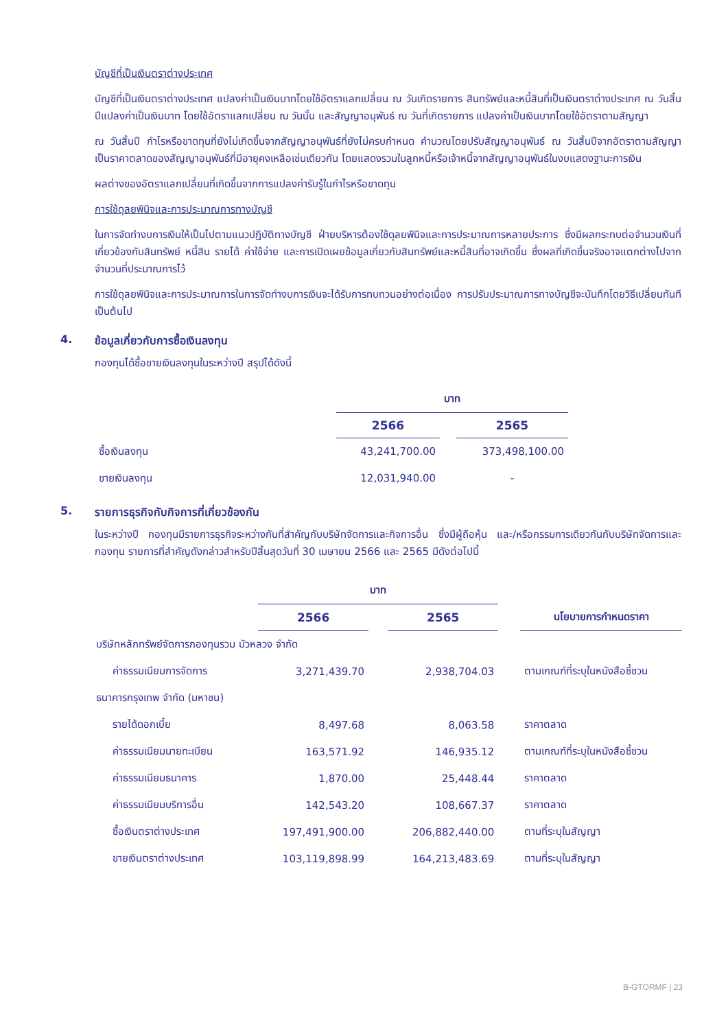บัญชีที่เป็นเงินตราต่างประเทศ
บัญชีที่เป็นเงินตราต่างประเทศ แปลงค่าเป็นเงินบาทโดยใช้อัตราแลกเปลี่ยน ณ วันเกิดรายการ สินทรัพย์และหนี้สินที่เป็นเงินตราต่างประเทศ ณ วันสิ้นปีแปลงค่าเป็นเงินบาท โดยใช้อัตราแลกเปลี่ยน ณ วันนั้น และสัญญาอนุพันธ์ ณ วันที่เกิดรายการ แปลงค่าเป็นเงินบาทโดยใช้อัตราตามสัญญา
ณ วันสิ้นปี กำไรหรือขาดทุนที่ยังไม่เกิดขึ้นจากสัญญาอนุพันธ์ที่ยังไม่ครบกำหนด คำนวณโดยปรับสัญญาอนุพันธ์ ณ วันสิ้นปีจากอัตราตามสัญญา เป็นราคาตลาดของสัญญาอนุพันธ์ที่มีอายุคงเหลือเช่นเดียวกัน โดยแสดงรวมในลูกหนี้หรือเจ้าหนี้จากสัญญาอนุพันธ์ในงบแสดงฐานะการเงิน
ผลต่างของอัตราแลกเปลี่ยนที่เกิดขึ้นจากการแปลงค่ารับรู้ในกำไรหรือขาดทุน
การใช้ดุลยพินิจและการประมาณการทางบัญชี
ในการจัดทำงบการเงินให้เป็นไปตามแนวปฏิบัติทางบัญชี ฝ่ายบริหารต้องใช้ดุลยพินิจและการประมาณการหลายประการ ซึ่งมีผลกระทบต่อจำนวนเงินที่เกี่ยวข้องกับสินทรัพย์ หนี้สิน รายได้ ค่าใช้จ่าย และการเปิดเผยข้อมูลเกี่ยวกับสินทรัพย์และหนี้สินที่อาจเกิดขึ้น ซึ่งผลที่เกิดขึ้นจริงอาจแตกต่างไปจากจำนวนที่ประมาณการไว้
การใช้ดุลยพินิจและการประมาณการในการจัดทำงบการเงินจะได้รับการทบทวนอย่างต่อเนื่อง การปรับประมาณการทางบัญชีจะบันทึกโดยวิธีเปลี่ยนทันทีเป็นต้นไป
4. ข้อมูลเกี่ยวกับการซื้อเงินลงทุน
กองทุนได้ซื้อขายเงินลงทุนในระหว่างปี สรุปได้ดังนี้
| | บาท | | |
| | 2566 | | 2565 |
| ซื้อเงินลงทุน | 43,241,700.00 | | 373,498,100.00 |
| ขายเงินลงทุน | 12,031,940.00 | | - |
5. รายการธุรกิจกับกิจการที่เกี่ยวข้องกัน
ในระหว่างปี กองทุนมีรายการธุรกิจระหว่างกันที่สำคัญกับบริษัทจัดการและกิจการอื่น ซึ่งมีผู้ถือหุ้น และ/หรือกรรมการเดียวกันกับบริษัทจัดการและกองทุน รายการที่สำคัญดังกล่าวสำหรับปีสิ้นสุดวันที่ 30 เมษายน 2566 และ 2565 มีดังต่อไปนี้
| | บาท | | | | |
| | 2566 | | 2565 | | นโยบายการกำหนดราคา |
| บริษัทหลักทรัพย์จัดการกองทุนรวม บัวหลวง จำกัด | | | | | |
| ค่าธรรมเนียมการจัดการ | 3,271,439.70 | | 2,938,704.03 | | ตามเกณฑ์ที่ระบุในหนังสือชี้ชวน |
| ธนาคารกรุงเทพ จำกัด (มหาชน) | | | | | |
| รายได้ดอกเบี้ย | 8,497.68 | | 8,063.58 | | ราคาตลาด |
| ค่าธรรมเนียมนายทะเบียน | 163,571.92 | | 146,935.12 | | ตามเกณฑ์ที่ระบุในหนังสือชี้ชวน |
| ค่าธรรมเนียมธนาคาร | 1,870.00 | | 25,448.44 | | ราคาตลาด |
| ค่าธรรมเนียมบริการอื่น | 142,543.20 | | 108,667.37 | | ราคาตลาด |
| ซื้อเงินตราต่างประเทศ | 197,491,900.00 | | 206,882,440.00 | | ตามที่ระบุในสัญญา |
| ขายเงินตราต่างประเทศ | 103,119,898.99 | | 164,213,483.69 | | ตามที่ระบุในสัญญา |
B-GTORMF | 23